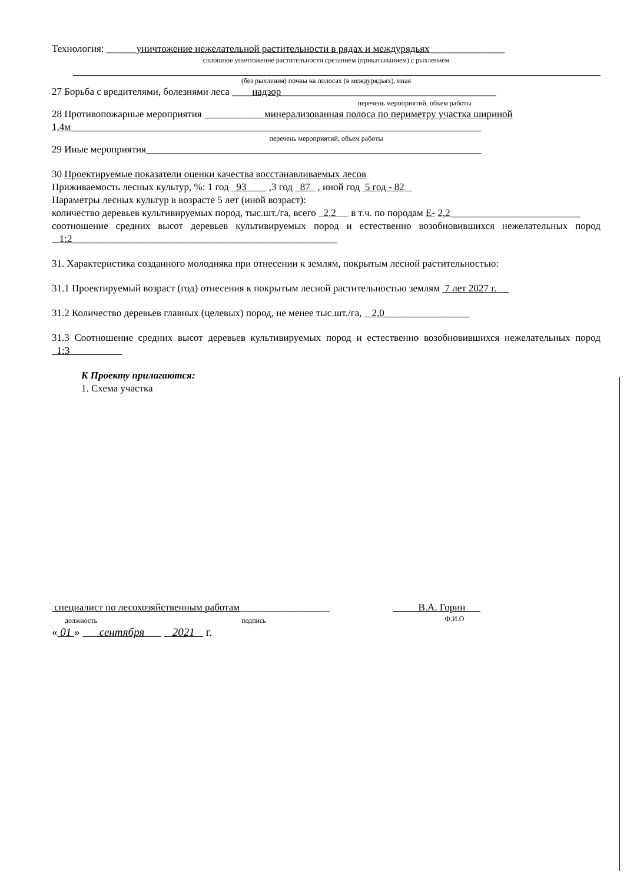Технология: ______уничтожение нежелательной растительности в рядах и междурядьях_______________
сплошное уничтожение растительности срезанием (прикатыванием) с рыхлением
(без рыхления) почвы на полосах (в междурядьях), иная
27 Борьба с вредителями, болезнями леса ____надзор___________________________________________
перечень мероприятий, объем работы
28 Противопожарные мероприятия ____________минерализованная полоса по периметру участка шириной
1,4м__________________________________________________________________________________
перечень мероприятий, объем работы
29 Иные мероприятия___________________________________________________________________
30 Проектируемые показатели оценки качества восстанавливаемых лесов
Приживаемость лесных культур, %: 1 год 93 ,3 год 87 , иной год 5 год - 82
Параметры лесных культур в возрасте 5 лет (иной возраст):
количество деревьев культивируемых пород, тыс.шт./га, всего 2,2 в т.ч. по породам Е- 2,2__________________________
соотношение средних высот деревьев культивируемых пород и естественно возобновившихся нежелательных пород 1:2_____________________________________________________
31. Характеристика созданного молодняка при отнесении к землям, покрытым лесной растительностью:
31.1 Проектируемый возраст (год) отнесения к покрытым лесной растительностью землям 7 лет 2027 г.
31.2 Количество деревьев главных (целевых) пород, не менее тыс.шт./га, 2,0_________________
31.3 Соотношение средних высот деревьев культивируемых пород и естественно возобновившихся нежелательных пород 1:3
К Проекту прилагаются:
1. Схема участка
специалист по лесохозяйственным работам__________________
должность
подпись
В.А. Горин
Ф.И.О
« 01 » сентября 2021 г.